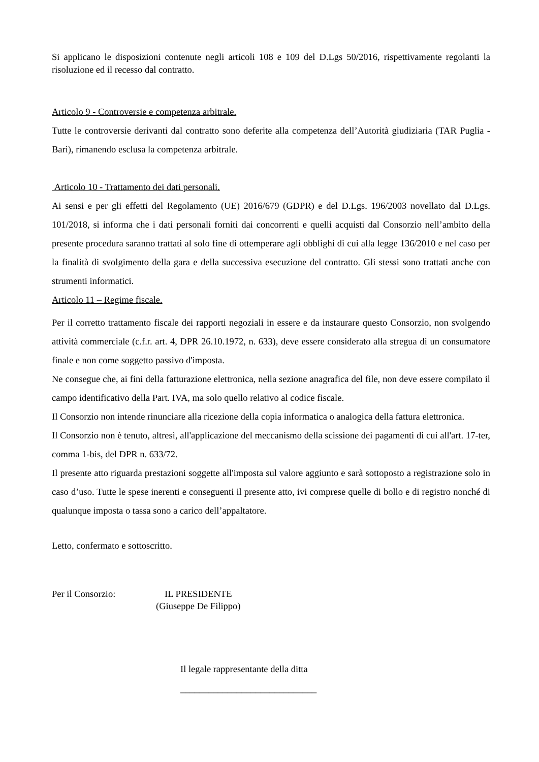Si applicano le disposizioni contenute negli articoli 108 e 109 del D.Lgs 50/2016, rispettivamente regolanti la risoluzione ed il recesso dal contratto.
Articolo 9 - Controversie e competenza arbitrale.
Tutte le controversie derivanti dal contratto sono deferite alla competenza dell’Autorità giudiziaria (TAR Puglia - Bari), rimanendo esclusa la competenza arbitrale.
Articolo 10 - Trattamento dei dati personali.
Ai sensi e per gli effetti del Regolamento (UE) 2016/679 (GDPR) e del D.Lgs. 196/2003 novellato dal D.Lgs. 101/2018, si informa che i dati personali forniti dai concorrenti e quelli acquisti dal Consorzio nell’ambito della presente procedura saranno trattati al solo fine di ottemperare agli obblighi di cui alla legge 136/2010 e nel caso per la finalità di svolgimento della gara e della successiva esecuzione del contratto. Gli stessi sono trattati anche con strumenti informatici.
Articolo 11 – Regime fiscale.
Per il corretto trattamento fiscale dei rapporti negoziali in essere e da instaurare questo Consorzio, non svolgendo attività commerciale (c.f.r. art. 4, DPR 26.10.1972, n. 633), deve essere considerato alla stregua di un consumatore finale e non come soggetto passivo d'imposta.
Ne consegue che, ai fini della fatturazione elettronica, nella sezione anagrafica del file, non deve essere compilato il campo identificativo della Part. IVA, ma solo quello relativo al codice fiscale.
Il Consorzio non intende rinunciare alla ricezione della copia informatica o analogica della fattura elettronica.
Il Consorzio non è tenuto, altresì, all'applicazione del meccanismo della scissione dei pagamenti di cui all'art. 17-ter, comma 1-bis, del DPR n. 633/72.
Il presente atto riguarda prestazioni soggette all'imposta sul valore aggiunto e sarà sottoposto a registrazione solo in caso d’uso. Tutte le spese inerenti e conseguenti il presente atto, ivi comprese quelle di bollo e di registro nonché di qualunque imposta o tassa sono a carico dell’appaltatore.
Letto, confermato e sottoscritto.
Per il Consorzio: IL PRESIDENTE
(Giuseppe De Filippo)
Il legale rappresentante della ditta
_____________________________